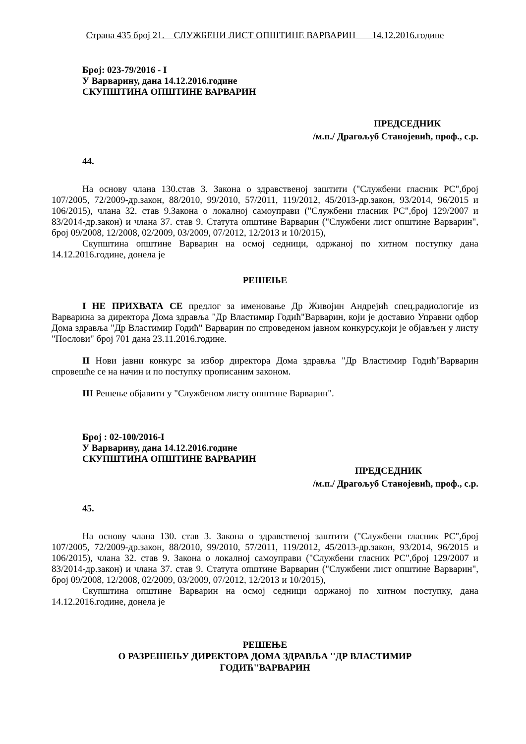Страна 435 број 21. СЛУЖБЕНИ ЛИСТ ОПШТИНЕ ВАРВАРИН 14.12.2016.године
Број: 023-79/2016 - I
У Варварину, дана 14.12.2016.године
СКУПШТИНА ОПШТИНЕ ВАРВАРИН
ПРЕДСЕДНИК
/м.п./ Драгољуб Станојевић, проф., с.р.
44.
На основу члана 130.став 3. Закона о здравственој заштити ("Службени гласник РС",број 107/2005, 72/2009-др.закон, 88/2010, 99/2010, 57/2011, 119/2012, 45/2013-др.закон, 93/2014, 96/2015 и 106/2015), члана 32. став 9.Закона о локалној самоуправи ("Службени гласник РС",број 129/2007 и 83/2014-др.закон) и члана 37. став 9. Статута општине Варварин ("Службени лист општине Варварин", број 09/2008, 12/2008, 02/2009, 03/2009, 07/2012, 12/2013 и 10/2015),
Скупштина општине Варварин на осмој седници, одржаној по хитном поступку дана 14.12.2016.године, донела је
РЕШЕЊЕ
I НЕ ПРИХВАТА СЕ предлог за именовање Др Живојин Андрејић спец.радиологије из Варварина за директора Дома здравља "Др Властимир Годић"Варварин, који је доставио Управни одбор Дома здравља "Др Властимир Годић" Варварин по спроведеном јавном конкурсу,који је објављен у листу "Послови" број 701 дана 23.11.2016.године.
II Нови јавни конкурс за избор директора Дома здравља "Др Властимир Годић"Варварин спровешће се на начин и по поступку прописаним законом.
III Решење објавити у "Службеном листу општине Варварин".
Број : 02-100/2016-I
У Варварину, дана 14.12.2016.године
СКУПШТИНА ОПШТИНЕ ВАРВАРИН
ПРЕДСЕДНИК
/м.п./ Драгољуб Станојевић, проф., с.р.
45.
На основу члана 130. став 3. Закона о здравственој заштити ("Службени гласник РС",број 107/2005, 72/2009-др.закон, 88/2010, 99/2010, 57/2011, 119/2012, 45/2013-др.закон, 93/2014, 96/2015 и 106/2015), члана 32. став 9. Закона о локалној самоуправи ("Службени гласник РС",број 129/2007 и 83/2014-др.закон) и члана 37. став 9. Статута општине Варварин ("Службени лист општине Варварин", број 09/2008, 12/2008, 02/2009, 03/2009, 07/2012, 12/2013 и 10/2015),
Скупштина општине Варварин на осмој седници одржаној по хитном поступку, дана 14.12.2016.године, донела је
РЕШЕЊЕ
О РАЗРЕШЕЊУ ДИРЕКТОРА ДОМА ЗДРАВЉА ''ДР ВЛАСТИМИР
ГОДИЋ''ВАРВАРИН